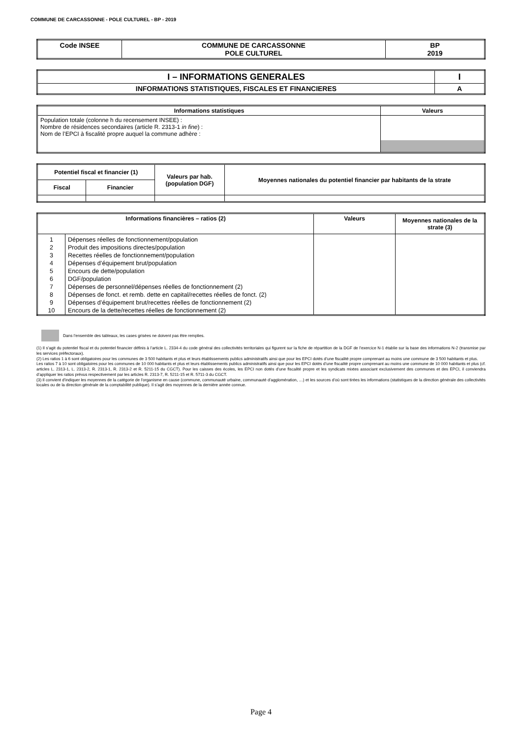COMMUNE DE CARCASSONNE - POLE CULTUREL - BP - 2019
| Code INSEE | COMMUNE DE CARCASSONNE POLE CULTUREL | BP 2019 |
| I – INFORMATIONS GENERALES | I |
| INFORMATIONS STATISTIQUES, FISCALES ET FINANCIERES | A |
| Informations statistiques | Valeurs |
| --- | --- |
| Population totale (colonne h du recensement INSEE) : Nombre de résidences secondaires (article R. 2313-1 in fine ) : Nom de l’EPCI à fiscalité propre auquel la commune adhère : | |
| Potentiel fiscal et financier (1) | | Valeurs par hab. (population DGF) | Moyennes nationales du potentiel financier par habitants de la strate |
| --- | --- | --- | --- |
| Fiscal | Financier | | |
| Informations financières – ratios (2) | | Valeurs | Moyennes nationales de la strate (3) |
| --- | --- | --- | --- |
| 1 | Dépenses réelles de fonctionnement/population | | |
| 2 | Produit des impositions directes/population | | |
| 3 | Recettes réelles de fonctionnement/population | | |
| 4 | Dépenses d’équipement brut/population | | |
| 5 | Encours de dette/population | | |
| 6 | DGF/population | | |
| 7 | Dépenses de personnel/dépenses réelles de fonctionnement (2) | | |
| 8 | Dépenses de fonct. et remb. dette en capital/recettes réelles de fonct. (2) | | |
| 9 | Dépenses d’équipement brut/recettes réelles de fonctionnement (2) | | |
| 10 | Encours de la dette/recettes réelles de fonctionnement (2) | | |
Dans l’ensemble des tableaux, les cases grisées ne doivent pas être remplies.
(1) Il s’agit du potentiel fiscal et du potentiel financier définis à l’article L. 2334-4 du code général des collectivités territoriales qui figurent sur la fiche de répartition de la DGF de l’exercice N-1 établie sur la base des informations N-2 (transmise par les services préfectoraux).
(2) Les ratios 1 à 6 sont obligatoires pour les communes de 3 500 habitants et plus et leurs établissements publics administratifs ainsi que pour les EPCI dotés d’une fiscalité propre comprenant au moins une commune de 3 500 habitants et plus.
Les ratios 7 à 10 sont obligatoires pour les communes de 10 000 habitants et plus et leurs établissements publics administratifs ainsi que pour les EPCI dotés d’une fiscalité propre comprenant au moins une commune de 10 000 habitants et plus (cf. articles L. 2313-1, L. 2313-2, R. 2313-1, R. 2313-2 et R. 5211-15 du CGCT). Pour les caisses des écoles, les EPCI non dotés d’une fiscalité propre et les syndicats mixtes associant exclusivement des communes et des EPCI, il conviendra d’appliquer les ratios prévus respectivement par les articles R. 2313-7, R. 5211-15 et R. 5711-3 du CGCT.
(3) Il convient d’indiquer les moyennes de la catégorie de l’organisme en cause (commune, communauté urbaine, communauté d’agglomération, …) et les sources d’où sont tirées les informations (statistiques de la direction générale des collectivités locales ou de la direction générale de la comptabilité publique). Il s’agit des moyennes de la dernière année connue.
Page 4